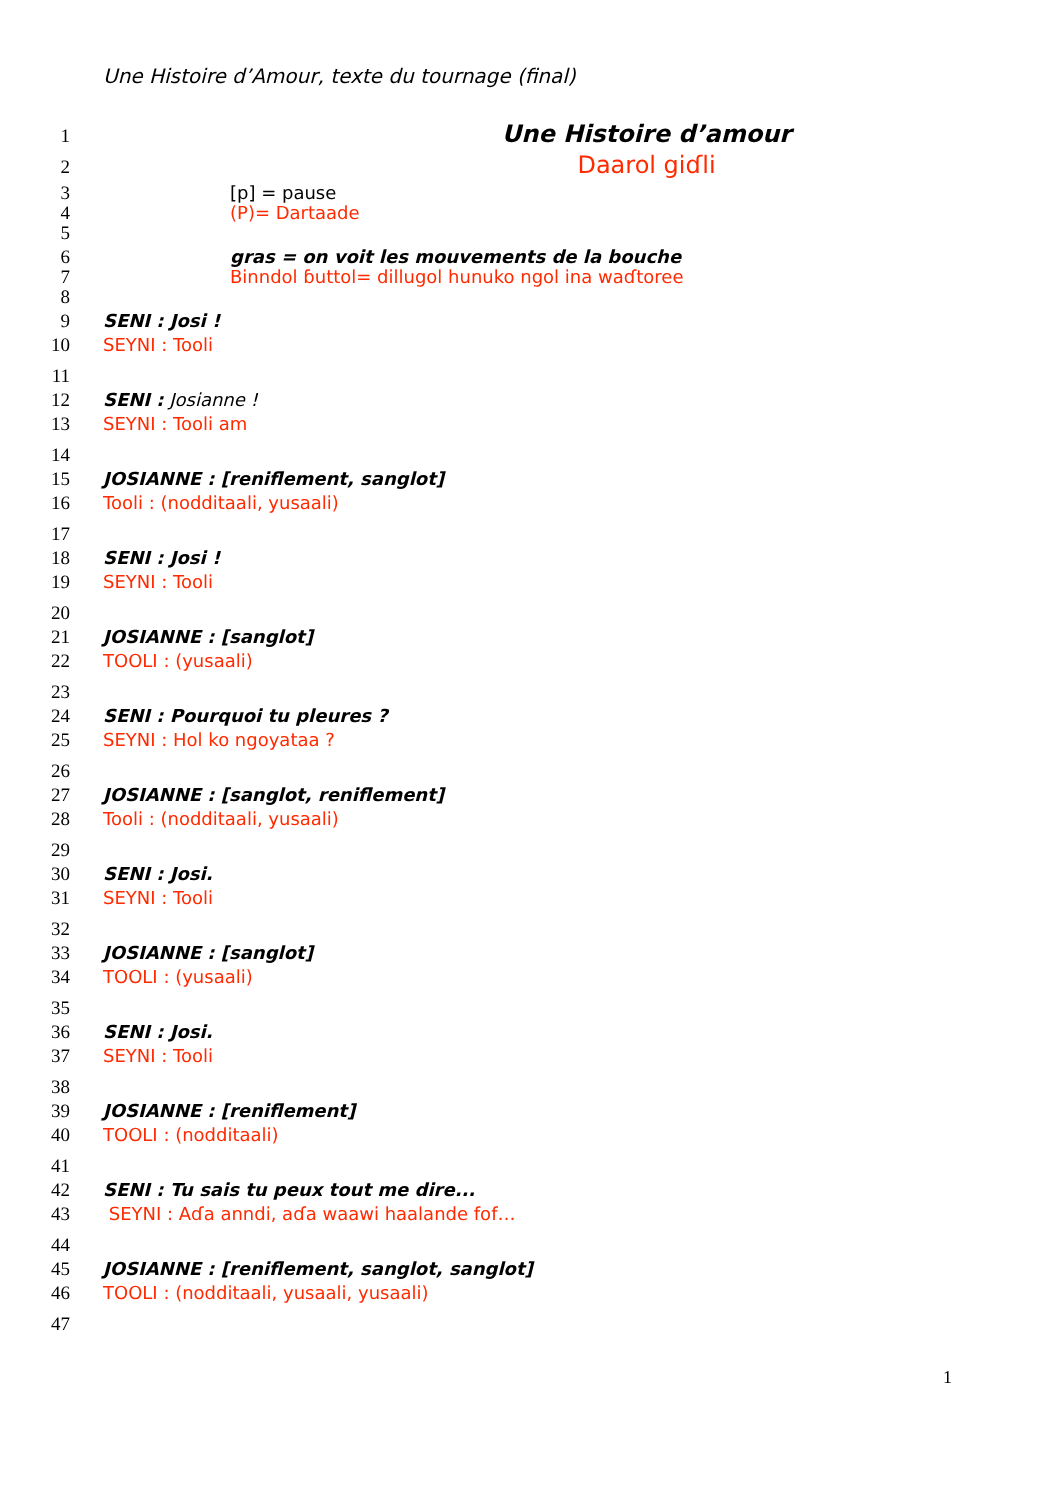Une Histoire d’Amour, texte du tournage (final)
1 Une Histoire d’amour
2 Daarol giɗli
3 [p] = pause
4 (P)= Dartaade
5
6 gras = on voit les mouvements de la bouche
7 Binndol ɓuttol= dillugol hunuko ngol ina waɗtoree
8
9 SENI : Josi !
10 SEYNI : Tooli
11
12 SENI : Josianne !
13 SEYNI : Tooli am
14
15 JOSIANNE : [reniflement, sanglot]
16 Tooli : (nodditaali, yusaali)
17
18 SENI : Josi !
19 SEYNI : Tooli
20
21 JOSIANNE : [sanglot]
22 TOOLI : (yusaali)
23
24 SENI : Pourquoi tu pleures ?
25 SEYNI : Hol ko ngoyataa ?
26
27 JOSIANNE : [sanglot, reniflement]
28 Tooli : (nodditaali, yusaali)
29
30 SENI : Josi.
31 SEYNI : Tooli
32
33 JOSIANNE : [sanglot]
34 TOOLI : (yusaali)
35
36 SENI : Josi.
37 SEYNI : Tooli
38
39 JOSIANNE : [reniflement]
40 TOOLI : (nodditaali)
41
42 SENI : Tu sais tu peux tout me dire...
43 SEYNI : Aɗa anndi, aɗa waawi haalande fof…
44
45 JOSIANNE : [reniflement, sanglot, sanglot]
46 TOOLI : (nodditaali, yusaali, yusaali)
47
1